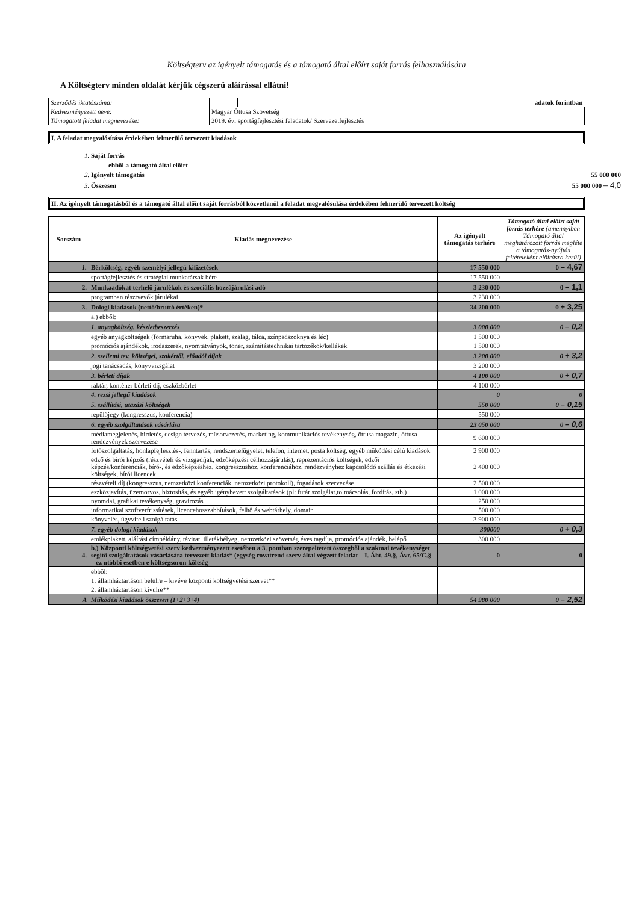Költségterv az igényelt támogatás és a támogató által előírt saját forrás felhasználására
A Költségterv minden oldalát kérjük cégszerű aláírással ellátni!
| Szerződés iktatószáma: | | adatok forintban |
| Kedvezményezett neve: | Magyar Öttusa Szövetség | |
| Támogatott feladat megnevezése: | 2019. évi sportágfejlesztési feladatok/ Szervezetfejlesztés | |
I. A feladat megvalósítása érdekében felmerülő tervezett kiadások
| 1. Saját forrás | |
| ebből a támogató által előírt | |
| 2. Igényelt támogatás | 55 000 000 |
| 3. Összesen | 55 000 000 – 4,0 |
II. Az igényelt támogatásból és a támogató által előírt saját forrásból közvetlenül a feladat megvalósulása érdekében felmerülő tervezett költség
| Sorszám | Kiadás megnevezése | Az igényelt támogatás terhére | Támogató által előírt saját forrás terhére (amennyiben Támogató által meghatározott forrás megléte a támogatás-nyújtás feltételeként előírásra kerül) |
| --- | --- | --- | --- |
| 1. | Bérköltség, egyéb személyi jellegű kifizetések | 17 550 000 | 0 – 4,67 |
| | sportágfejlesztés és stratégiai munkatársak bére | 17 550 000 | |
| 2. | Munkaadókat terhelő járulékok és szociális hozzájárulási adó | 3 230 000 | 0 – 1,1 |
| | programban résztvevők járulékai | 3 230 000 | |
| 3. | Dologi kiadások (nettó/bruttó értéken)* | 34 200 000 | 0 + 3,25 |
| | a.) ebből: | | |
| | 1. anyagköltség, készletbeszerzés | 3 000 000 | 0 – 0,2 |
| | egyéb anyagköltségek (formaruha, könyvek, plakett, szalag, tálca, színpadszoknya és léc) | 1 500 000 | |
| | promóciós ajándékok, irodaszerek, nyomtatványok, toner, számítástechnikai tartozékok/kellékek | 1 500 000 | |
| | 2. szellemi tev. költségei, szakértői, előadói díjak | 3 200 000 | 0 + 3,2 |
| | jogi tanácsadás, könyvvizsgálat | 3 200 000 | |
| | 3. bérleti díjak | 4 100 000 | 0 + 0,7 |
| | raktár, konténer bérleti díj, eszközbérlet | 4 100 000 | |
| | 4. rezsi jellegű kiadások | 0 | 0 |
| | 5. szállítási, utazási költségek | 550 000 | 0 – 0,15 |
| | repülőjegy (kongresszus, konferencia) | 550 000 | |
| | 6. egyéb szolgáltatások vásárlása | 23 050 000 | 0 – 0,6 |
| | médiamegjelenés, hirdetés, design tervezés, műsorvezetés, marketing, kommunikációs tevékenység, öttusa magazin, öttusa rendezvények szervezése | 9 600 000 | |
| | fotószolgáltatás, honlapfejlesztés-, fenntartás, rendszerfelügyelet, telefon, internet, posta költség, egyéb működési célú kiadások | 2 900 000 | |
| | edző és bírói képzés (részvételi és vizsgadíjak, edzőképzési célhozzájárulás), reprezentációs költségek, edzői képzés/konferenciák, bíró-, és edzőképzéshez, kongresszushoz, konferenciához, rendezvényhez kapcsolódó szállás és étkezési költségek, bírói licencek | 2 400 000 | |
| | részvételi díj (kongresszus, nemzetközi konferenciák, nemzetközi protokoll), fogadások szervezése | 2 500 000 | |
| | eszközjavítás, üzemorvos, biztosítás, és egyéb igénybevett szolgáltatások (pl: futár szolgálat,tolmácsolás, fordítás, stb.) | 1 000 000 | |
| | nyomdai, grafikai tevékenység, gravírozás | 250 000 | |
| | informatikai szoftverfrissítések, licencehosszabbítások, felhő és webtárhely, domain | 500 000 | |
| | könyvelés, ügyviteli szolgáltatás | 3 900 000 | |
| | 7. egyéb dologi kiadások | 300000 | 0 + 0,3 |
| | emlékplakett, aláírási címpéldány, távirat, illetékbélyeg, nemzetközi szövetség éves tagdíja, promóciós ajándék, belépő | 300 000 | |
| 4. | b.) Központi költségvetési szerv kedvezményezett esetében a 3. pontban szerepeltetett összegből a szakmai tevékenységet segítő szolgáltatások vásárlására tervezett kiadás* (egység rovatrend szerv által végzett feladat – I. Áht. 49.§, Ávr. 65/C.§ – ez utóbbi esetben e költségsoron költség | 0 | 0 |
| | ebből: | | |
| | 1. államháztartáson belülre – kivéve központi költségvetési szervet** | | |
| | 2. államháztartáson kívülre** | | |
| A | Működési kiadások összesen (1+2+3+4) | 54 980 000 | 0 – 2,52 |